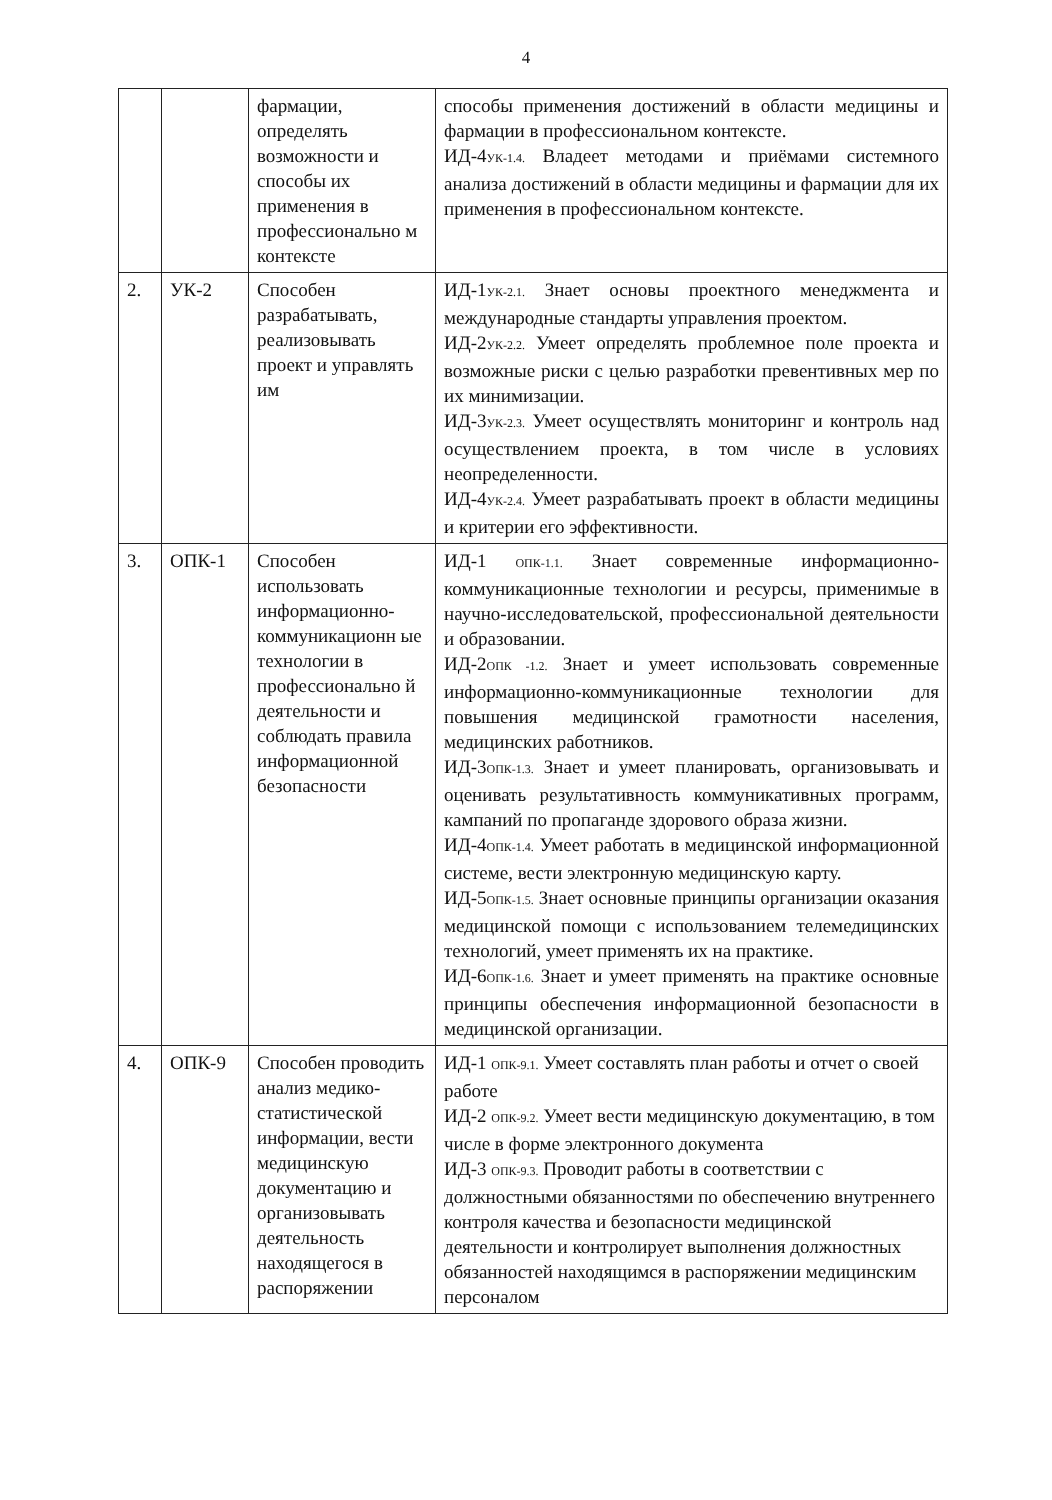4
| | | фармации, определять возможности и способы их применения в профессионально м контексте | способы применения достижений в области медицины и фармации в профессиональном контексте. ИД-4<sub>УК-1.4.</sub> Владеет методами и приёмами системного анализа достижений в области медицины и фармации для их применения в профессиональном контексте. |
| 2. | УК-2 | Способен разрабатывать, реализовывать проект и управлять им | ИД-1<sub>УК-2.1.</sub> Знает основы проектного менеджмента и международные стандарты управления проектом. ИД-2<sub>УК-2.2.</sub> Умеет определять проблемное поле проекта и возможные риски с целью разработки превентивных мер по их минимизации. ИД-3<sub>УК-2.3.</sub> Умеет осуществлять мониторинг и контроль над осуществлением проекта, в том числе в условиях неопределенности. ИД-4<sub>УК-2.4.</sub> Умеет разрабатывать проект в области медицины и критерии его эффективности. |
| 3. | ОПК-1 | Способен использовать информационно-коммуникационн ые технологии в профессионально й деятельности и соблюдать правила информационной безопасности | ИД-1 <sub>ОПК-1.1.</sub> Знает современные информационно-коммуникационные технологии и ресурсы, применимые в научно-исследовательской, профессиональной деятельности и образовании. ИД-2<sub>ОПК -1.2.</sub> Знает и умеет использовать современные информационно-коммуникационные технологии для повышения медицинской грамотности населения, медицинских работников. ИД-3<sub>ОПК-1.3.</sub> Знает и умеет планировать, организовывать и оценивать результативность коммуникативных программ, кампаний по пропаганде здорового образа жизни. ИД-4<sub>ОПК-1.4.</sub> Умеет работать в медицинской информационной системе, вести электронную медицинскую карту. ИД-5<sub>ОПК-1.5.</sub> Знает основные принципы организации оказания медицинской помощи с использованием телемедицинских технологий, умеет применять их на практике. ИД-6<sub>ОПК-1.6.</sub> Знает и умеет применять на практике основные принципы обеспечения информационной безопасности в медицинской организации. |
| 4. | ОПК-9 | Способен проводить анализ медико-статистической информации, вести медицинскую документацию и организовывать деятельность находящегося в распоряжении | ИД-1 <sub>ОПК-9.1.</sub> Умеет составлять план работы и отчет о своей работе ИД-2 <sub>ОПК-9.2.</sub> Умеет вести медицинскую документацию, в том числе в форме электронного документа ИД-3 <sub>ОПК-9.3.</sub> Проводит работы в соответствии с должностными обязанностями по обеспечению внутреннего контроля качества и безопасности медицинской деятельности и контролирует выполнения должностных обязанностей находящимся в распоряжении медицинским персоналом |